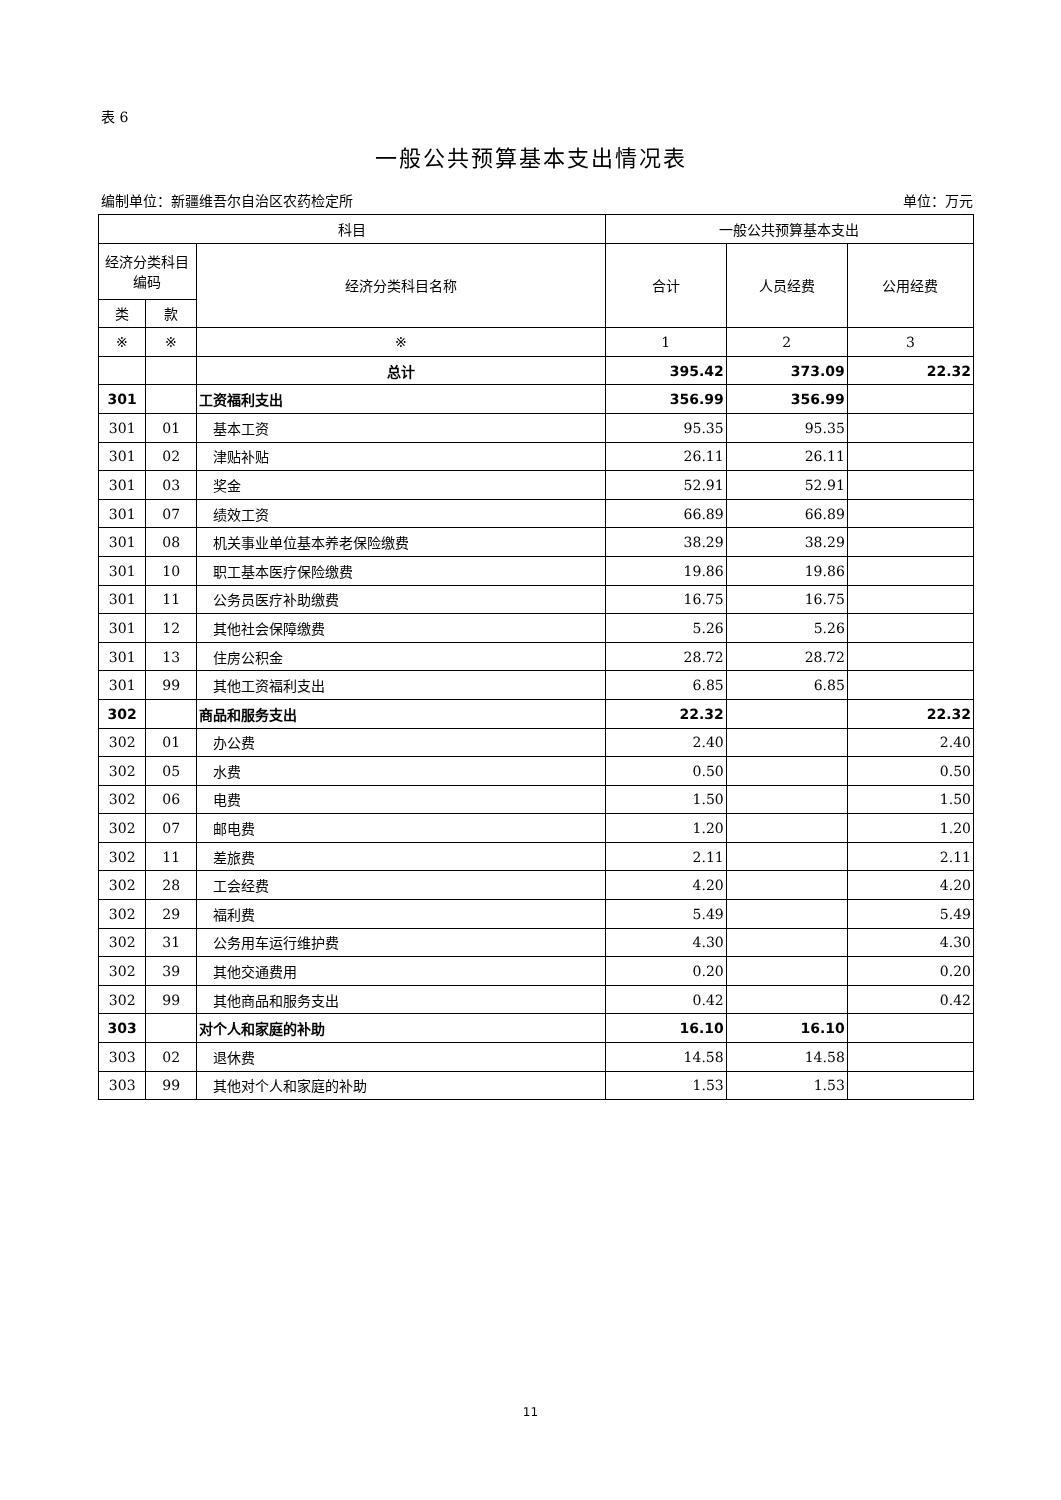表 6
一般公共预算基本支出情况表
编制单位：新疆维吾尔自治区农药检定所 单位：万元
| 科目 | | | 一般公共预算基本支出 | | |
| --- | --- | --- | --- | --- | --- |
| 经济分类科目编码 | | 经济分类科目名称 | 合计 | 人员经费 | 公用经费 |
| 类 | 款 | | | | |
| ※ | ※ | ※ | 1 | 2 | 3 |
| | | 总计 | 395.42 | 373.09 | 22.32 |
| 301 | | 工资福利支出 | 356.99 | 356.99 | |
| 301 | 01 | 基本工资 | 95.35 | 95.35 | |
| 301 | 02 | 津贴补贴 | 26.11 | 26.11 | |
| 301 | 03 | 奖金 | 52.91 | 52.91 | |
| 301 | 07 | 绩效工资 | 66.89 | 66.89 | |
| 301 | 08 | 机关事业单位基本养老保险缴费 | 38.29 | 38.29 | |
| 301 | 10 | 职工基本医疗保险缴费 | 19.86 | 19.86 | |
| 301 | 11 | 公务员医疗补助缴费 | 16.75 | 16.75 | |
| 301 | 12 | 其他社会保障缴费 | 5.26 | 5.26 | |
| 301 | 13 | 住房公积金 | 28.72 | 28.72 | |
| 301 | 99 | 其他工资福利支出 | 6.85 | 6.85 | |
| 302 | | 商品和服务支出 | 22.32 | | 22.32 |
| 302 | 01 | 办公费 | 2.40 | | 2.40 |
| 302 | 05 | 水费 | 0.50 | | 0.50 |
| 302 | 06 | 电费 | 1.50 | | 1.50 |
| 302 | 07 | 邮电费 | 1.20 | | 1.20 |
| 302 | 11 | 差旅费 | 2.11 | | 2.11 |
| 302 | 28 | 工会经费 | 4.20 | | 4.20 |
| 302 | 29 | 福利费 | 5.49 | | 5.49 |
| 302 | 31 | 公务用车运行维护费 | 4.30 | | 4.30 |
| 302 | 39 | 其他交通费用 | 0.20 | | 0.20 |
| 302 | 99 | 其他商品和服务支出 | 0.42 | | 0.42 |
| 303 | | 对个人和家庭的补助 | 16.10 | 16.10 | |
| 303 | 02 | 退休费 | 14.58 | 14.58 | |
| 303 | 99 | 其他对个人和家庭的补助 | 1.53 | 1.53 | |
11